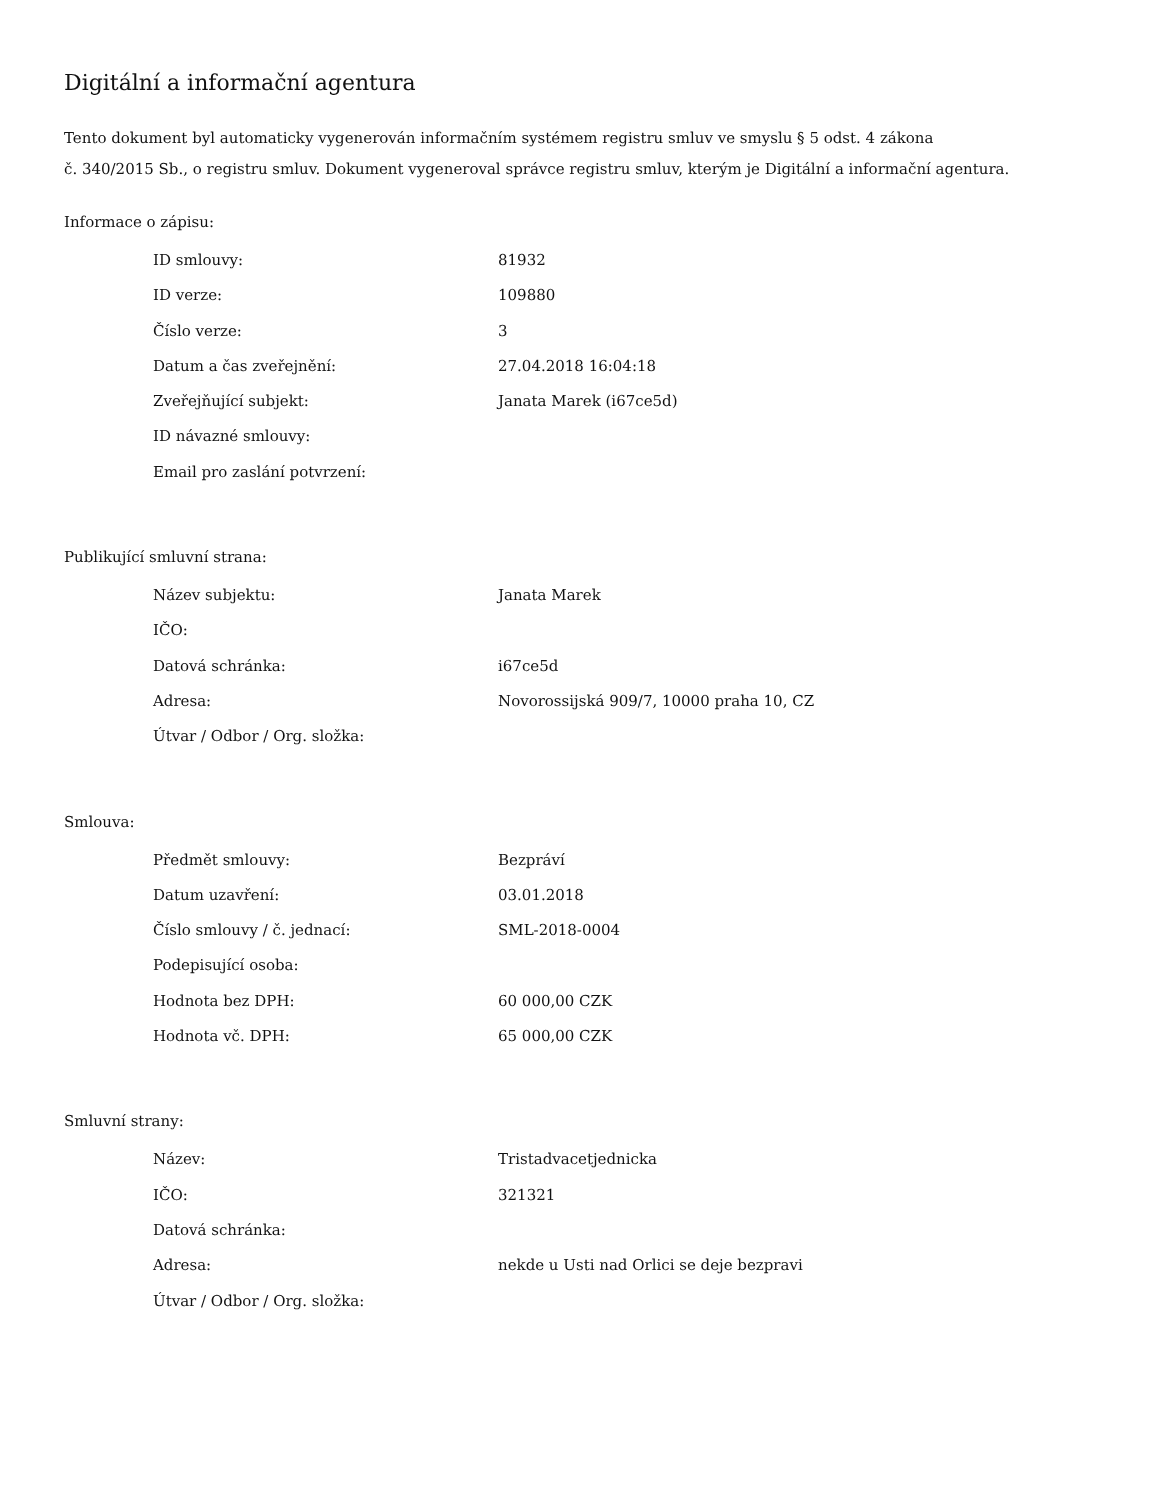Digitální a informační agentura
Tento dokument byl automaticky vygenerován informačním systémem registru smluv ve smyslu § 5 odst. 4 zákona
č. 340/2015 Sb., o registru smluv. Dokument vygeneroval správce registru smluv, kterým je Digitální a informační agentura.
Informace o zápisu:
| ID smlouvy: | 81932 |
| ID verze: | 109880 |
| Číslo verze: | 3 |
| Datum a čas zveřejnění: | 27.04.2018 16:04:18 |
| Zveřejňující subjekt: | Janata Marek (i67ce5d) |
| ID návazné smlouvy: | |
| Email pro zaslání potvrzení: | |
Publikující smluvní strana:
| Název subjektu: | Janata Marek |
| IČO: | |
| Datová schránka: | i67ce5d |
| Adresa: | Novorossijská 909/7, 10000 praha 10, CZ |
| Útvar / Odbor / Org. složka: | |
Smlouva:
| Předmět smlouvy: | Bezpráví |
| Datum uzavření: | 03.01.2018 |
| Číslo smlouvy / č. jednací: | SML-2018-0004 |
| Podepisující osoba: | |
| Hodnota bez DPH: | 60 000,00 CZK |
| Hodnota vč. DPH: | 65 000,00 CZK |
Smluvní strany:
| Název: | Tristadvacetjednicka |
| IČO: | 321321 |
| Datová schránka: | |
| Adresa: | nekde u Usti nad Orlici se deje bezpravi |
| Útvar / Odbor / Org. složka: | |